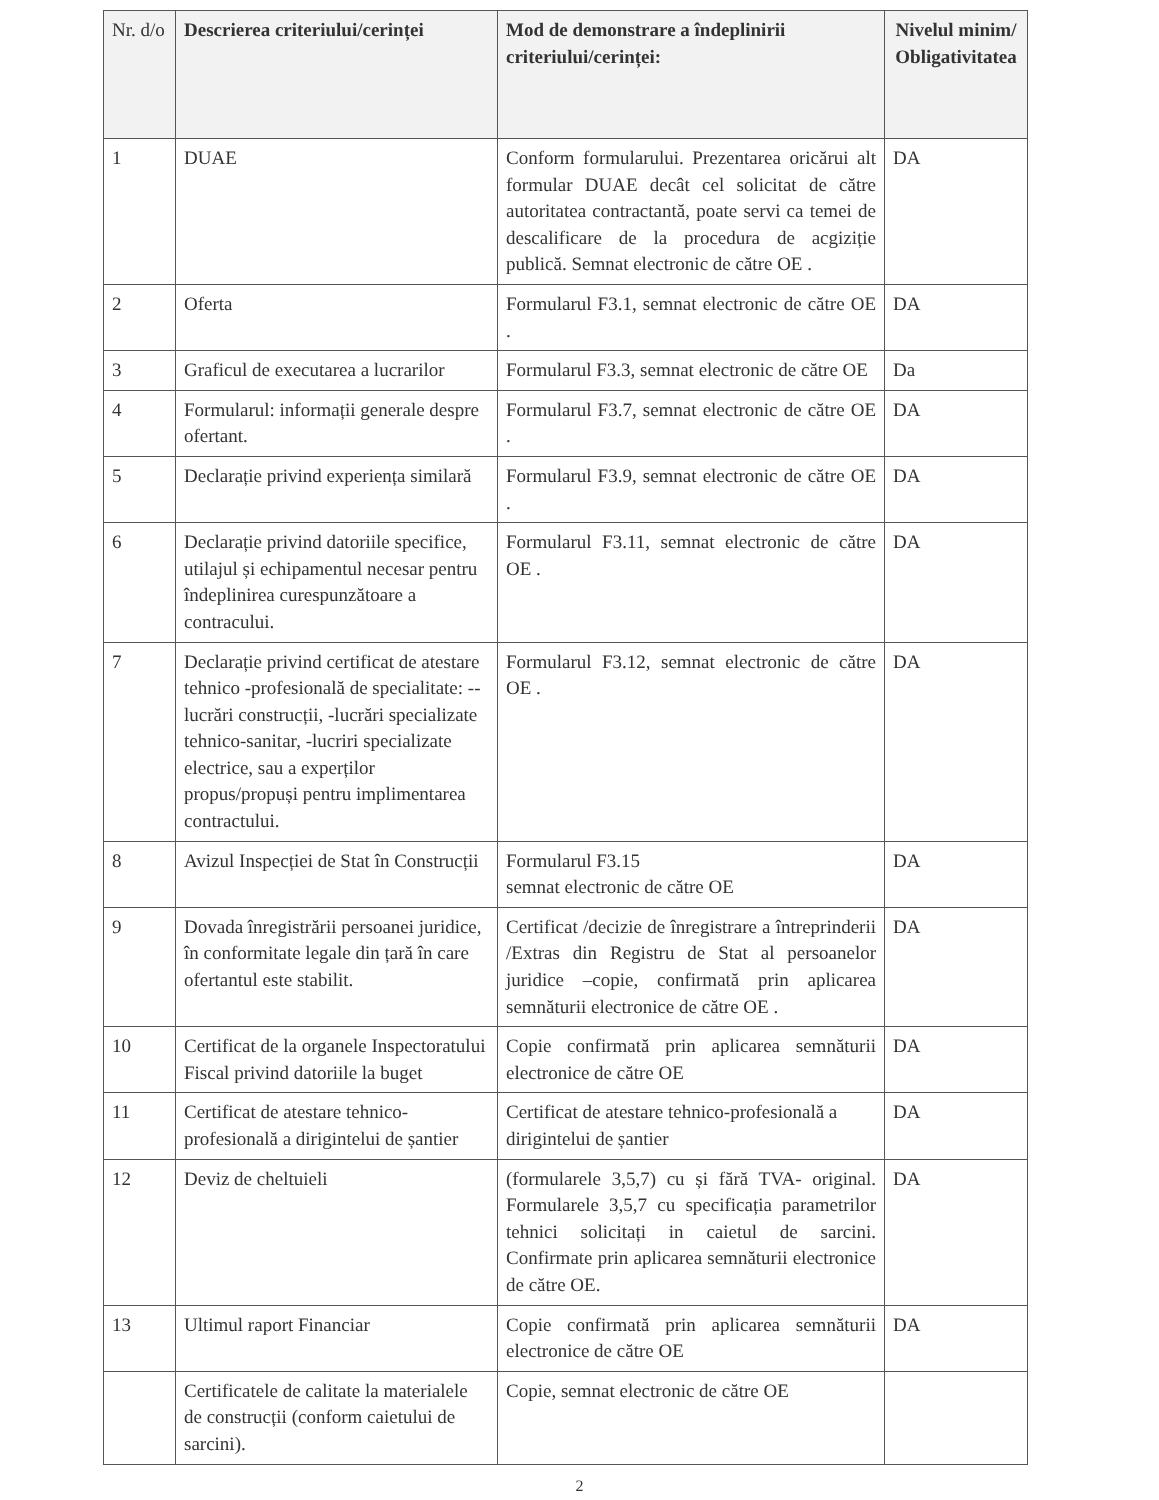| Nr. d/o | Descrierea criteriului/cerinței | Mod de demonstrare a îndeplinirii criteriului/cerinței: | Nivelul minim/ Obligativitatea |
| --- | --- | --- | --- |
| 1 | DUAE | Conform formularului. Prezentarea oricărui alt formular DUAE decât cel solicitat de către autoritatea contractantă, poate servi ca temei de descalificare de la procedura de acgiziție publică. Semnat electronic de către OE . | DA |
| 2 | Oferta | Formularul F3.1, semnat electronic de către OE . | DA |
| 3 | Graficul de executarea a lucrarilor | Formularul F3.3, semnat electronic de către OE | Da |
| 4 | Formularul: informații generale despre ofertant. | Formularul F3.7, semnat electronic de către OE . | DA |
| 5 | Declarație privind experiența similară | Formularul F3.9, semnat electronic de către OE . | DA |
| 6 | Declarație privind datoriile specifice, utilajul și echipamentul necesar pentru îndeplinirea curespunzătoare a contracului. | Formularul F3.11, semnat electronic de către OE . | DA |
| 7 | Declarație privind certificat de atestare tehnico -profesională de specialitate: -- lucrări construcții, -lucrări specializate tehnico-sanitar, -lucriri specializate electrice, sau a experților propus/propuși pentru implimentarea contractului. | Formularul F3.12, semnat electronic de către OE . | DA |
| 8 | Avizul Inspecției de Stat în Construcții | Formularul F3.15 semnat electronic de către OE | DA |
| 9 | Dovada înregistrării persoanei juridice, în conformitate legale din țară în care ofertantul este stabilit. | Certificat /decizie de înregistrare a întreprinderii /Extras din Registru de Stat al persoanelor juridice –copie, confirmată prin aplicarea semnăturii electronice de către OE . | DA |
| 10 | Certificat de la organele Inspectoratului Fiscal privind datoriile la buget | Copie confirmată prin aplicarea semnăturii electronice de către OE | DA |
| 11 | Certificat de atestare tehnico-profesională a dirigintelui de șantier | Certificat de atestare tehnico-profesională a dirigintelui de șantier | DA |
| 12 | Deviz de cheltuieli | (formularele 3,5,7) cu și fără TVA- original. Formularele 3,5,7 cu specificația parametrilor tehnici solicitați in caietul de sarcini. Confirmate prin aplicarea semnăturii electronice de către OE. | DA |
| 13 | Ultimul raport Financiar | Copie confirmată prin aplicarea semnăturii electronice de către OE | DA |
| | Certificatele de calitate la materialele de construcții (conform caietului de sarcini). | Copie, semnat electronic de către OE | |
2